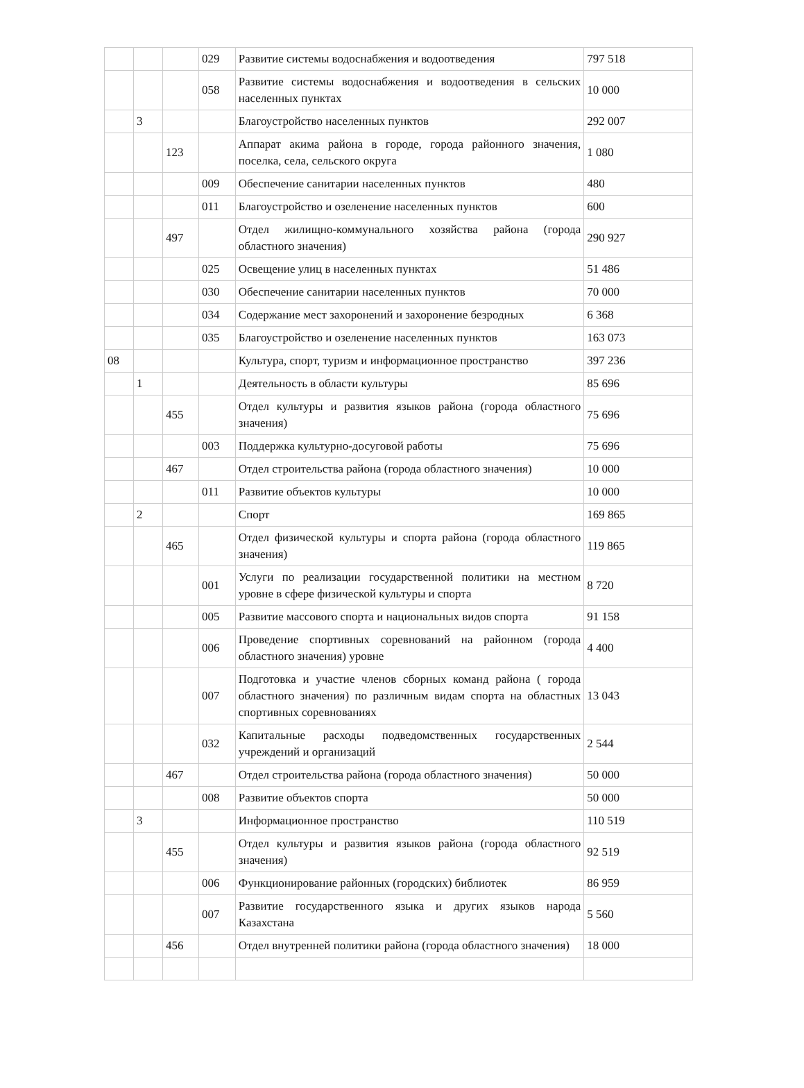| | | | 029 | Развитие системы водоснабжения и водоотведения | 797 518 |
| | | | 058 | Развитие системы водоснабжения и водоотведения в сельских населенных пунктах | 10 000 |
| | 3 | | | Благоустройство населенных пунктов | 292 007 |
| | | 123 | | Аппарат акима района в городе, города районного значения, поселка, села, сельского округа | 1 080 |
| | | | 009 | Обеспечение санитарии населенных пунктов | 480 |
| | | | 011 | Благоустройство и озеленение населенных пунктов | 600 |
| | | 497 | | Отдел жилищно-коммунального хозяйства района (города областного значения) | 290 927 |
| | | | 025 | Освещение улиц в населенных пунктах | 51 486 |
| | | | 030 | Обеспечение санитарии населенных пунктов | 70 000 |
| | | | 034 | Содержание мест захоронений и захоронение безродных | 6 368 |
| | | | 035 | Благоустройство и озеленение населенных пунктов | 163 073 |
| 08 | | | | Культура, спорт, туризм и информационное пространство | 397 236 |
| | 1 | | | Деятельность в области культуры | 85 696 |
| | | 455 | | Отдел культуры и развития языков района (города областного значения) | 75 696 |
| | | | 003 | Поддержка культурно-досуговой работы | 75 696 |
| | | 467 | | Отдел строительства района (города областного значения) | 10 000 |
| | | | 011 | Развитие объектов культуры | 10 000 |
| | 2 | | | Спорт | 169 865 |
| | | 465 | | Отдел физической культуры и спорта района (города областного значения) | 119 865 |
| | | | 001 | Услуги по реализации государственной политики на местном уровне в сфере физической культуры и спорта | 8 720 |
| | | | 005 | Развитие массового спорта и национальных видов спорта | 91 158 |
| | | | 006 | Проведение спортивных соревнований на районном (города областного значения) уровне | 4 400 |
| | | | 007 | Подготовка и участие членов сборных команд района ( города областного значения) по различным видам спорта на областных спортивных соревнованиях | 13 043 |
| | | | 032 | Капитальные расходы подведомственных государственных учреждений и организаций | 2 544 |
| | | 467 | | Отдел строительства района (города областного значения) | 50 000 |
| | | | 008 | Развитие объектов спорта | 50 000 |
| | 3 | | | Информационное пространство | 110 519 |
| | | 455 | | Отдел культуры и развития языков района (города областного значения) | 92 519 |
| | | | 006 | Функционирование районных (городских) библиотек | 86 959 |
| | | | 007 | Развитие государственного языка и других языков народа Казахстана | 5 560 |
| | | 456 | | Отдел внутренней политики района (города областного значения) | 18 000 |